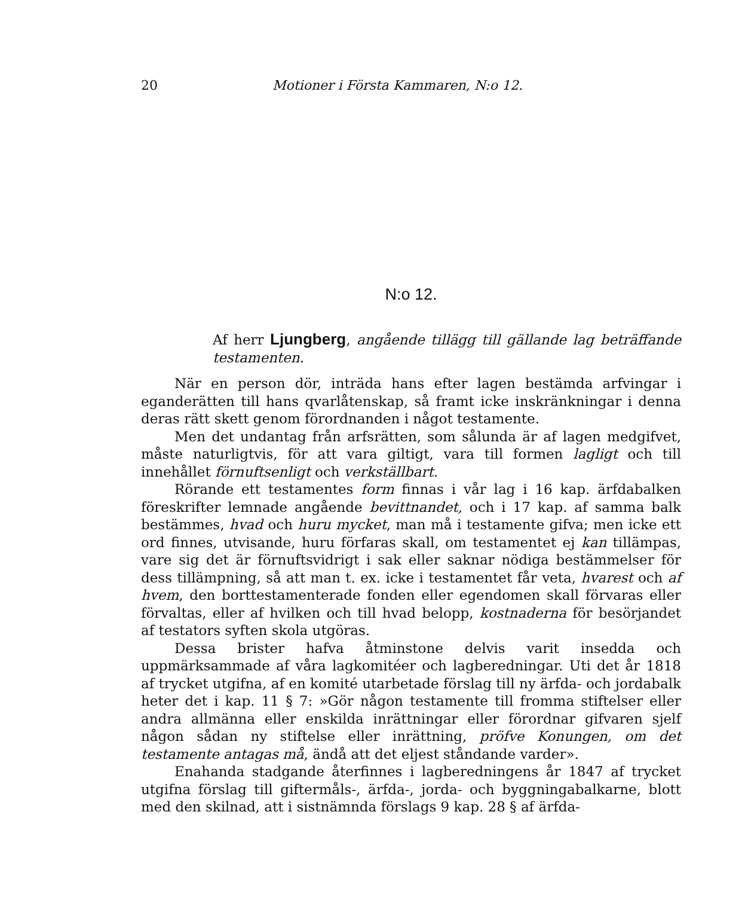20 Motioner i Första Kammaren, N:o 12.
N:o 12.
Af herr Ljungberg, angående tillägg till gällande lag beträffande testamenten.
När en person dör, inträda hans efter lagen bestämda arfvingar i eganderätten till hans qvarlåtenskap, så framt icke inskränkningar i denna deras rätt skett genom förordnanden i något testamente.
Men det undantag från arfsrätten, som sålunda är af lagen medgifvet, måste naturligtvis, för att vara giltigt, vara till formen lagligt och till innehållet förnuftsenligt och verkställbart.
Rörande ett testamentes form finnas i vår lag i 16 kap. ärfdabalken föreskrifter lemnade angående bevittnandet, och i 17 kap. af samma balk bestämmes, hvad och huru mycket, man må i testamente gifva; men icke ett ord finnes, utvisande, huru förfaras skall, om testamentet ej kan tillämpas, vare sig det är förnuftsvidrigt i sak eller saknar nödiga bestämmelser för dess tillämpning, så att man t. ex. icke i testamentet får veta, hvarest och af hvem, den borttestamenterade fonden eller egendomen skall förvaras eller förvaltas, eller af hvilken och till hvad belopp, kostnaderna för besörjandet af testators syften skola utgöras.
Dessa brister hafva åtminstone delvis varit insedda och uppmärksammade af våra lagkomitéer och lagberedningar. Uti det år 1818 af trycket utgifna, af en komité utarbetade förslag till ny ärfda- och jordabalk heter det i kap. 11 § 7: »Gör någon testamente till fromma stiftelser eller andra allmänna eller enskilda inrättningar eller förordnar gifvaren sjelf någon sådan ny stiftelse eller inrättning, pröfve Konungen, om det testamente antagas må, ändå att det eljest ståndande varder».
Enahanda stadgande återfinnes i lagberedningens år 1847 af trycket utgifna förslag till giftermåls-, ärfda-, jorda- och byggningabalkarne, blott med den skilnad, att i sistnämnda förslags 9 kap. 28 § af ärfda-